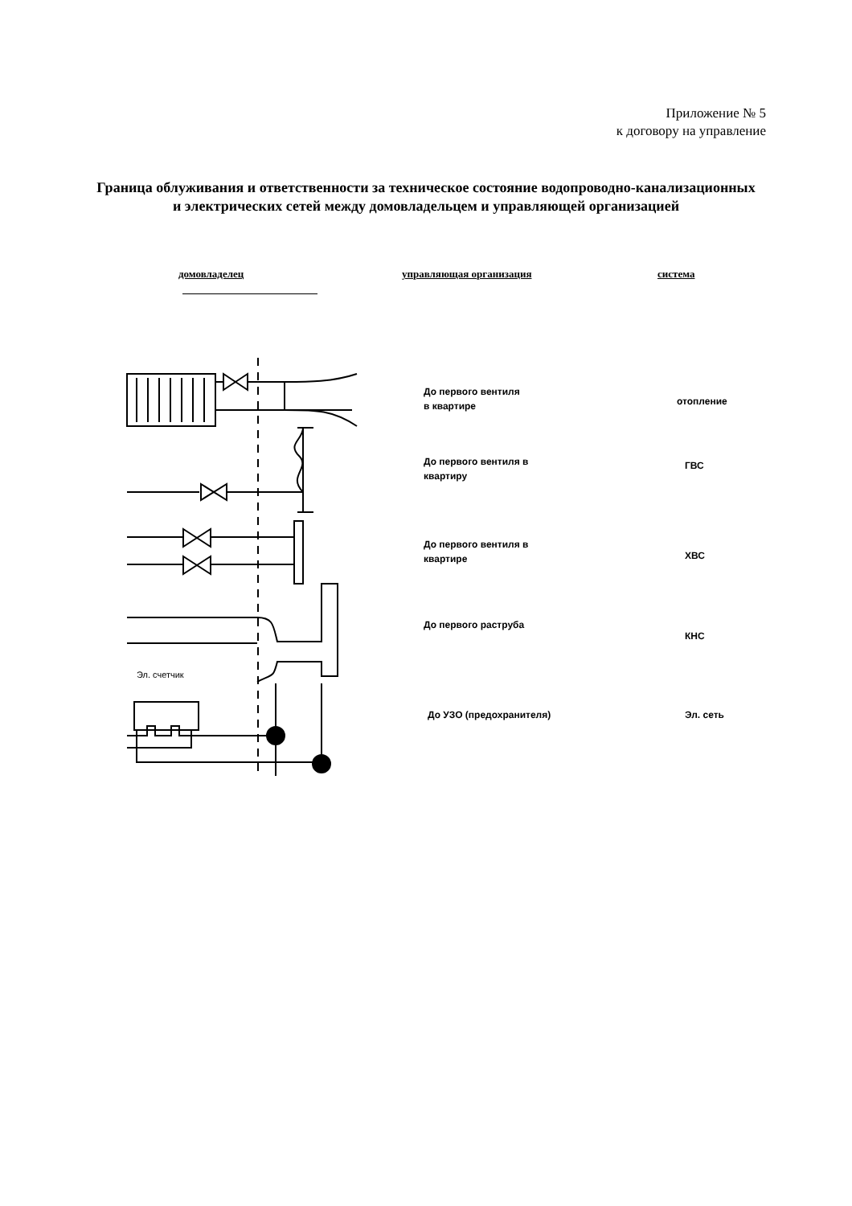Приложение № 5
к договору на управление
Граница облуживания и ответственности за техническое состояние водопроводно-канализационных и электрических сетей между домовладельцем и управляющей организацией
домовладелец управляющая организация система
Эл. счетчик
До первого вентиля
в квартире
отопление
До первого вентиля в
квартиру
ГВС
До первого вентиля в
квартире
ХВС
До первого раструба
КНС
До УЗО (предохранителя) Эл. сеть